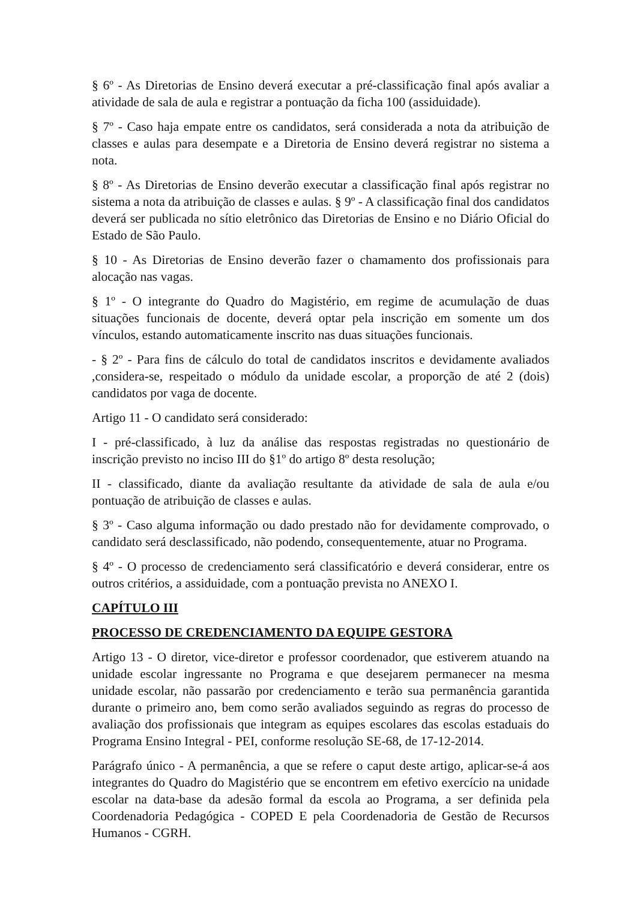§ 6º - As Diretorias de Ensino deverá executar a pré-classificação final após avaliar a atividade de sala de aula e registrar a pontuação da ficha 100 (assiduidade).
§ 7º - Caso haja empate entre os candidatos, será considerada a nota da atribuição de classes e aulas para desempate e a Diretoria de Ensino deverá registrar no sistema a nota.
§ 8º - As Diretorias de Ensino deverão executar a classificação final após registrar no sistema a nota da atribuição de classes e aulas. § 9º - A classificação final dos candidatos deverá ser publicada no sítio eletrônico das Diretorias de Ensino e no Diário Oficial do Estado de São Paulo.
§ 10 - As Diretorias de Ensino deverão fazer o chamamento dos profissionais para alocação nas vagas.
§ 1º - O integrante do Quadro do Magistério, em regime de acumulação de duas situações funcionais de docente, deverá optar pela inscrição em somente um dos vínculos, estando automaticamente inscrito nas duas situações funcionais.
- § 2º - Para fins de cálculo do total de candidatos inscritos e devidamente avaliados ,considera-se, respeitado o módulo da unidade escolar, a proporção de até 2 (dois) candidatos por vaga de docente.
Artigo 11 - O candidato será considerado:
I - pré-classificado, à luz da análise das respostas registradas no questionário de inscrição previsto no inciso III do §1º do artigo 8º desta resolução;
II - classificado, diante da avaliação resultante da atividade de sala de aula e/ou pontuação de atribuição de classes e aulas.
§ 3º - Caso alguma informação ou dado prestado não for devidamente comprovado, o candidato será desclassificado, não podendo, consequentemente, atuar no Programa.
§ 4º - O processo de credenciamento será classificatório e deverá considerar, entre os outros critérios, a assiduidade, com a pontuação prevista no ANEXO I.
CAPÍTULO III
PROCESSO DE CREDENCIAMENTO DA EQUIPE GESTORA
Artigo 13 - O diretor, vice-diretor e professor coordenador, que estiverem atuando na unidade escolar ingressante no Programa e que desejarem permanecer na mesma unidade escolar, não passarão por credenciamento e terão sua permanência garantida durante o primeiro ano, bem como serão avaliados seguindo as regras do processo de avaliação dos profissionais que integram as equipes escolares das escolas estaduais do Programa Ensino Integral - PEI, conforme resolução SE-68, de 17-12-2014.
Parágrafo único - A permanência, a que se refere o caput deste artigo, aplicar-se-á aos integrantes do Quadro do Magistério que se encontrem em efetivo exercício na unidade escolar na data-base da adesão formal da escola ao Programa, a ser definida pela Coordenadoria Pedagógica - COPED E pela Coordenadoria de Gestão de Recursos Humanos - CGRH.